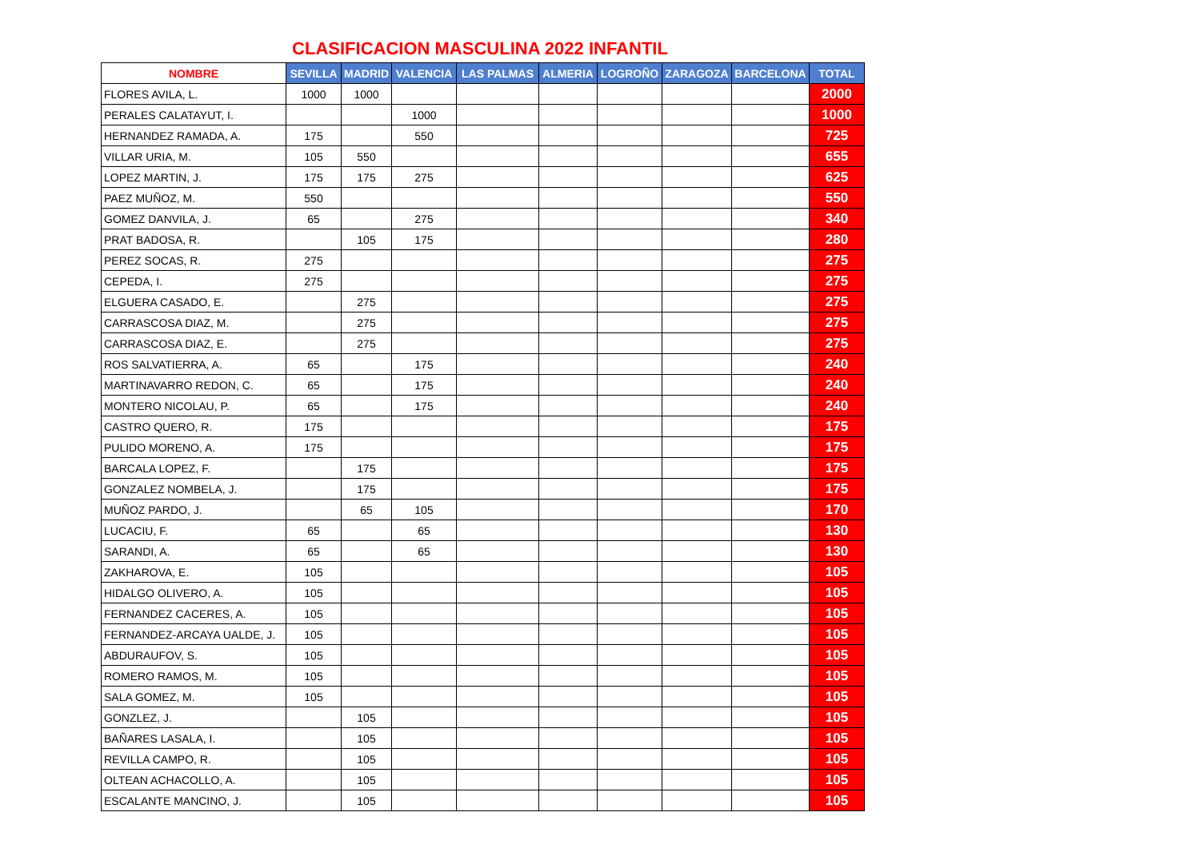CLASIFICACION MASCULINA 2022 INFANTIL
| NOMBRE | SEVILLA | MADRID | VALENCIA | LAS PALMAS | ALMERIA | LOGROÑO | ZARAGOZA | BARCELONA | TOTAL |
| --- | --- | --- | --- | --- | --- | --- | --- | --- | --- |
| FLORES AVILA, L. | 1000 | 1000 | | | | | | | 2000 |
| PERALES CALATAYUT, I. | | | 1000 | | | | | | 1000 |
| HERNANDEZ RAMADA, A. | 175 | | 550 | | | | | | 725 |
| VILLAR URIA, M. | 105 | 550 | | | | | | | 655 |
| LOPEZ MARTIN, J. | 175 | 175 | 275 | | | | | | 625 |
| PAEZ MUÑOZ, M. | 550 | | | | | | | | 550 |
| GOMEZ DANVILA, J. | 65 | | 275 | | | | | | 340 |
| PRAT BADOSA, R. | | 105 | 175 | | | | | | 280 |
| PEREZ SOCAS, R. | 275 | | | | | | | | 275 |
| CEPEDA, I. | 275 | | | | | | | | 275 |
| ELGUERA CASADO, E. | | 275 | | | | | | | 275 |
| CARRASCOSA DIAZ, M. | | 275 | | | | | | | 275 |
| CARRASCOSA DIAZ, E. | | 275 | | | | | | | 275 |
| ROS SALVATIERRA, A. | 65 | | 175 | | | | | | 240 |
| MARTINAVARRO REDON, C. | 65 | | 175 | | | | | | 240 |
| MONTERO NICOLAU, P. | 65 | | 175 | | | | | | 240 |
| CASTRO QUERO, R. | 175 | | | | | | | | 175 |
| PULIDO MORENO, A. | 175 | | | | | | | | 175 |
| BARCALA LOPEZ, F. | | 175 | | | | | | | 175 |
| GONZALEZ NOMBELA, J. | | 175 | | | | | | | 175 |
| MUÑOZ PARDO, J. | | 65 | 105 | | | | | | 170 |
| LUCACIU, F. | 65 | | 65 | | | | | | 130 |
| SARANDI, A. | 65 | | 65 | | | | | | 130 |
| ZAKHAROVA, E. | 105 | | | | | | | | 105 |
| HIDALGO OLIVERO, A. | 105 | | | | | | | | 105 |
| FERNANDEZ CACERES, A. | 105 | | | | | | | | 105 |
| FERNANDEZ-ARCAYA UALDE, J. | 105 | | | | | | | | 105 |
| ABDURAUFOV, S. | 105 | | | | | | | | 105 |
| ROMERO RAMOS, M. | 105 | | | | | | | | 105 |
| SALA GOMEZ, M. | 105 | | | | | | | | 105 |
| GONZLEZ, J. | | 105 | | | | | | | 105 |
| BAÑARES LASALA, I. | | 105 | | | | | | | 105 |
| REVILLA CAMPO, R. | | 105 | | | | | | | 105 |
| OLTEAN ACHACOLLO, A. | | 105 | | | | | | | 105 |
| ESCALANTE MANCINO, J. | | 105 | | | | | | | 105 |